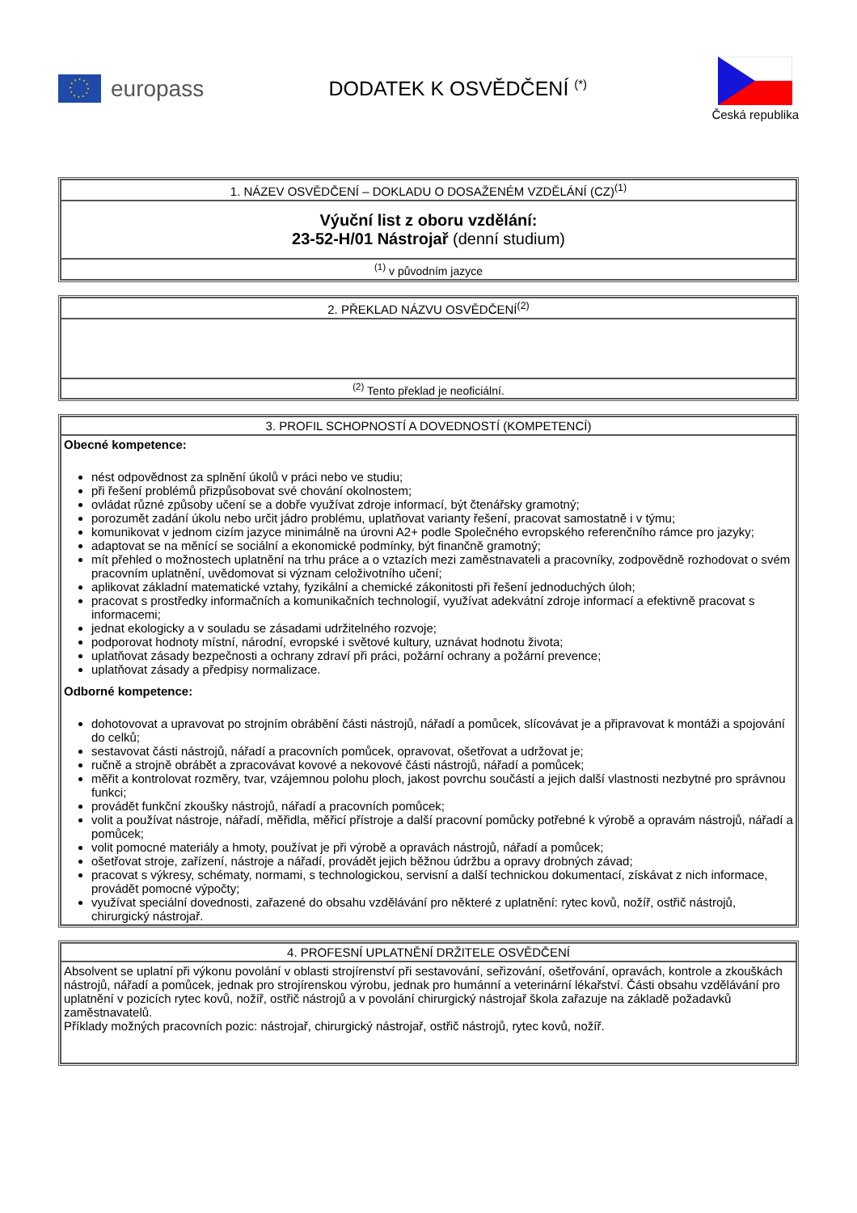europass DODATEK K OSVĚDČENÍ <sup>(*)</sup>
Česká republika
| 1. NÁZEV OSVĚDČENÍ – DOKLADU O DOSAŽENÉM VZDĚLÁNÍ (CZ)<sup>(1)</sup> |
| Výuční list z oboru vzdělání: 23-52-H/01 Nástrojař (denní studium) |
| <sup>(1)</sup> v původním jazyce |
| 2. PŘEKLAD NÁZVU OSVĚDČENÍ<sup>(2)</sup> |
| <sup>(2)</sup> Tento překlad je neoficiální. |
| 3. PROFIL SCHOPNOSTÍ A DOVEDNOSTÍ (KOMPETENCÍ) |
| Obecné kompetence: nést odpovědnost za splnění úkolů v práci nebo ve studiu; při řešení problémů přizpůsobovat své chování okolnostem; ovládat různé způsoby učení se a dobře využívat zdroje informací, být čtenářsky gramotný; porozumět zadání úkolu nebo určit jádro problému, uplatňovat varianty řešení, pracovat samostatně i v týmu; komunikovat v jednom cizím jazyce minimálně na úrovni A2+ podle Společného evropského referenčního rámce pro jazyky; adaptovat se na měnící se sociální a ekonomické podmínky, být finančně gramotný; mít přehled o možnostech uplatnění na trhu práce a o vztazích mezi zaměstnavateli a pracovníky, zodpovědně rozhodovat o svém pracovním uplatnění, uvědomovat si význam celoživotního učení; aplikovat základní matematické vztahy, fyzikální a chemické zákonitosti při řešení jednoduchých úloh; pracovat s prostředky informačních a komunikačních technologií, využívat adekvátní zdroje informací a efektivně pracovat s informacemi; jednat ekologicky a v souladu se zásadami udržitelného rozvoje; podporovat hodnoty místní, národní, evropské i světové kultury, uznávat hodnotu života; uplatňovat zásady bezpečnosti a ochrany zdraví při práci, požární ochrany a požární prevence; uplatňovat zásady a předpisy normalizace. Odborné kompetence: dohotovovat a upravovat po strojním obrábění části nástrojů, nářadí a pomůcek, slícovávat je a připravovat k montáži a spojování do celků; sestavovat části nástrojů, nářadí a pracovních pomůcek, opravovat, ošetřovat a udržovat je; ručně a strojně obrábět a zpracovávat kovové a nekovové části nástrojů, nářadí a pomůcek; měřit a kontrolovat rozměry, tvar, vzájemnou polohu ploch, jakost povrchu součástí a jejich další vlastnosti nezbytné pro správnou funkci; provádět funkční zkoušky nástrojů, nářadí a pracovních pomůcek; volit a používat nástroje, nářadí, měřidla, měřicí přístroje a další pracovní pomůcky potřebné k výrobě a opravám nástrojů, nářadí a pomůcek; volit pomocné materiály a hmoty, používat je při výrobě a opravách nástrojů, nářadí a pomůcek; ošetřovat stroje, zařízení, nástroje a nářadí, provádět jejich běžnou údržbu a opravy drobných závad; pracovat s výkresy, schématy, normami, s technologickou, servisní a další technickou dokumentací, získávat z nich informace, provádět pomocné výpočty; využívat speciální dovednosti, zařazené do obsahu vzdělávání pro některé z uplatnění: rytec kovů, nožíř, ostřič nástrojů, chirurgický nástrojař. |
| 4. PROFESNÍ UPLATNĚNÍ DRŽITELE OSVĚDČENÍ |
| Absolvent se uplatní při výkonu povolání v oblasti strojírenství při sestavování, seřizování, ošetřování, opravách, kontrole a zkouškách nástrojů, nářadí a pomůcek, jednak pro strojírenskou výrobu, jednak pro humánní a veterinární lékařství. Části obsahu vzdělávání pro uplatnění v pozicích rytec kovů, nožíř, ostřič nástrojů a v povolání chirurgický nástrojař škola zařazuje na základě požadavků zaměstnavatelů. Příklady možných pracovních pozic: nástrojař, chirurgický nástrojař, ostřič nástrojů, rytec kovů, nožíř. |